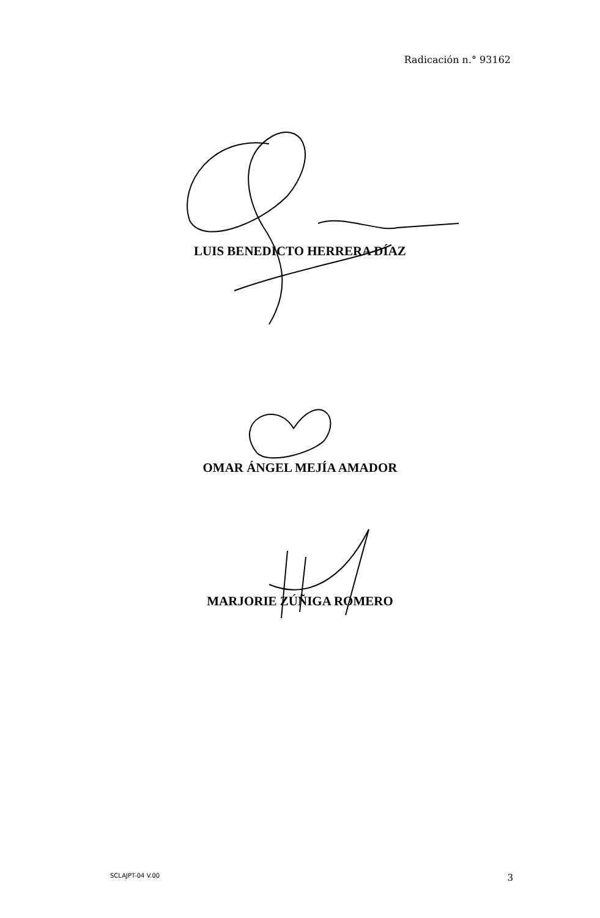Radicación n.° 93162
LUIS BENEDICTO HERRERA DÍAZ
OMAR ÁNGEL MEJÍA AMADOR
MARJORIE ZÚÑIGA ROMERO
SCLAJPT-04 V.00 3